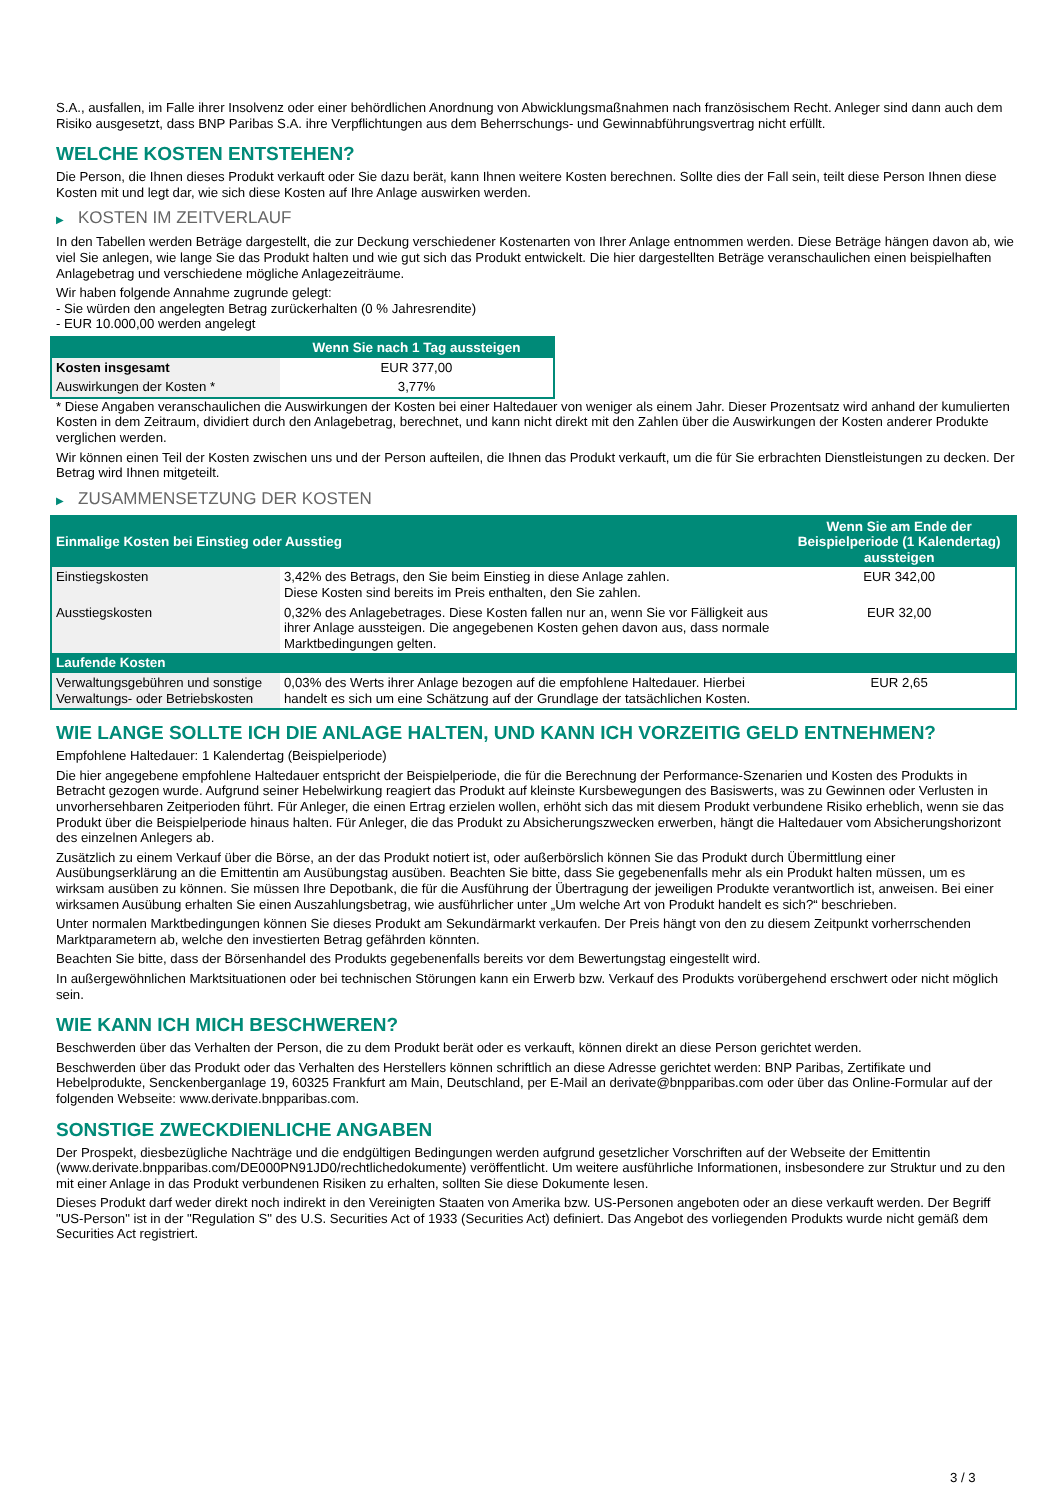S.A., ausfallen, im Falle ihrer Insolvenz oder einer behördlichen Anordnung von Abwicklungsmaßnahmen nach französischem Recht. Anleger sind dann auch dem Risiko ausgesetzt, dass BNP Paribas S.A. ihre Verpflichtungen aus dem Beherrschungs- und Gewinnabführungsvertrag nicht erfüllt.
WELCHE KOSTEN ENTSTEHEN?
Die Person, die Ihnen dieses Produkt verkauft oder Sie dazu berät, kann Ihnen weitere Kosten berechnen. Sollte dies der Fall sein, teilt diese Person Ihnen diese Kosten mit und legt dar, wie sich diese Kosten auf Ihre Anlage auswirken werden.
▶ KOSTEN IM ZEITVERLAUF
In den Tabellen werden Beträge dargestellt, die zur Deckung verschiedener Kostenarten von Ihrer Anlage entnommen werden. Diese Beträge hängen davon ab, wie viel Sie anlegen, wie lange Sie das Produkt halten und wie gut sich das Produkt entwickelt. Die hier dargestellten Beträge veranschaulichen einen beispielhaften Anlagebetrag und verschiedene mögliche Anlagezeiträume.
Wir haben folgende Annahme zugrunde gelegt:
- Sie würden den angelegten Betrag zurückerhalten (0 % Jahresrendite)
- EUR 10.000,00 werden angelegt
| | Wenn Sie nach 1 Tag aussteigen |
| --- | --- |
| Kosten insgesamt | EUR 377,00 |
| Auswirkungen der Kosten * | 3,77% |
* Diese Angaben veranschaulichen die Auswirkungen der Kosten bei einer Haltedauer von weniger als einem Jahr. Dieser Prozentsatz wird anhand der kumulierten Kosten in dem Zeitraum, dividiert durch den Anlagebetrag, berechnet, und kann nicht direkt mit den Zahlen über die Auswirkungen der Kosten anderer Produkte verglichen werden.
Wir können einen Teil der Kosten zwischen uns und der Person aufteilen, die Ihnen das Produkt verkauft, um die für Sie erbrachten Dienstleistungen zu decken. Der Betrag wird Ihnen mitgeteilt.
▶ ZUSAMMENSETZUNG DER KOSTEN
| Einmalige Kosten bei Einstieg oder Ausstieg | | Wenn Sie am Ende der Beispielperiode (1 Kalendertag) aussteigen |
| --- | --- | --- |
| Einstiegskosten | 3,42% des Betrags, den Sie beim Einstieg in diese Anlage zahlen. Diese Kosten sind bereits im Preis enthalten, den Sie zahlen. | EUR 342,00 |
| Ausstiegskosten | 0,32% des Anlagebetrages. Diese Kosten fallen nur an, wenn Sie vor Fälligkeit aus ihrer Anlage aussteigen. Die angegebenen Kosten gehen davon aus, dass normale Marktbedingungen gelten. | EUR 32,00 |
| Laufende Kosten | | |
| Verwaltungsgebühren und sonstige Verwaltungs- oder Betriebskosten | 0,03% des Werts ihrer Anlage bezogen auf die empfohlene Haltedauer. Hierbei handelt es sich um eine Schätzung auf der Grundlage der tatsächlichen Kosten. | EUR 2,65 |
WIE LANGE SOLLTE ICH DIE ANLAGE HALTEN, UND KANN ICH VORZEITIG GELD ENTNEHMEN?
Empfohlene Haltedauer: 1 Kalendertag (Beispielperiode)
Die hier angegebene empfohlene Haltedauer entspricht der Beispielperiode, die für die Berechnung der Performance-Szenarien und Kosten des Produkts in Betracht gezogen wurde. Aufgrund seiner Hebelwirkung reagiert das Produkt auf kleinste Kursbewegungen des Basiswerts, was zu Gewinnen oder Verlusten in unvorhersehbaren Zeitperioden führt. Für Anleger, die einen Ertrag erzielen wollen, erhöht sich das mit diesem Produkt verbundene Risiko erheblich, wenn sie das Produkt über die Beispielperiode hinaus halten. Für Anleger, die das Produkt zu Absicherungszwecken erwerben, hängt die Haltedauer vom Absicherungshorizont des einzelnen Anlegers ab.
Zusätzlich zu einem Verkauf über die Börse, an der das Produkt notiert ist, oder außerbörslich können Sie das Produkt durch Übermittlung einer Ausübungserklärung an die Emittentin am Ausübungstag ausüben. Beachten Sie bitte, dass Sie gegebenenfalls mehr als ein Produkt halten müssen, um es wirksam ausüben zu können. Sie müssen Ihre Depotbank, die für die Ausführung der Übertragung der jeweiligen Produkte verantwortlich ist, anweisen. Bei einer wirksamen Ausübung erhalten Sie einen Auszahlungsbetrag, wie ausführlicher unter „Um welche Art von Produkt handelt es sich?“ beschrieben.
Unter normalen Marktbedingungen können Sie dieses Produkt am Sekundärmarkt verkaufen. Der Preis hängt von den zu diesem Zeitpunkt vorherrschenden Marktparametern ab, welche den investierten Betrag gefährden könnten.
Beachten Sie bitte, dass der Börsenhandel des Produkts gegebenenfalls bereits vor dem Bewertungstag eingestellt wird.
In außergewöhnlichen Marktsituationen oder bei technischen Störungen kann ein Erwerb bzw. Verkauf des Produkts vorübergehend erschwert oder nicht möglich sein.
WIE KANN ICH MICH BESCHWEREN?
Beschwerden über das Verhalten der Person, die zu dem Produkt berät oder es verkauft, können direkt an diese Person gerichtet werden.
Beschwerden über das Produkt oder das Verhalten des Herstellers können schriftlich an diese Adresse gerichtet werden: BNP Paribas, Zertifikate und Hebelprodukte, Senckenberganlage 19, 60325 Frankfurt am Main, Deutschland, per E-Mail an derivate@bnpparibas.com oder über das Online-Formular auf der folgenden Webseite: www.derivate.bnpparibas.com.
SONSTIGE ZWECKDIENLICHE ANGABEN
Der Prospekt, diesbezügliche Nachträge und die endgültigen Bedingungen werden aufgrund gesetzlicher Vorschriften auf der Webseite der Emittentin (www.derivate.bnpparibas.com/DE000PN91JD0/rechtlichedokumente) veröffentlicht. Um weitere ausführliche Informationen, insbesondere zur Struktur und zu den mit einer Anlage in das Produkt verbundenen Risiken zu erhalten, sollten Sie diese Dokumente lesen.
Dieses Produkt darf weder direkt noch indirekt in den Vereinigten Staaten von Amerika bzw. US-Personen angeboten oder an diese verkauft werden. Der Begriff "US-Person" ist in der "Regulation S" des U.S. Securities Act of 1933 (Securities Act) definiert. Das Angebot des vorliegenden Produkts wurde nicht gemäß dem Securities Act registriert.
3 / 3